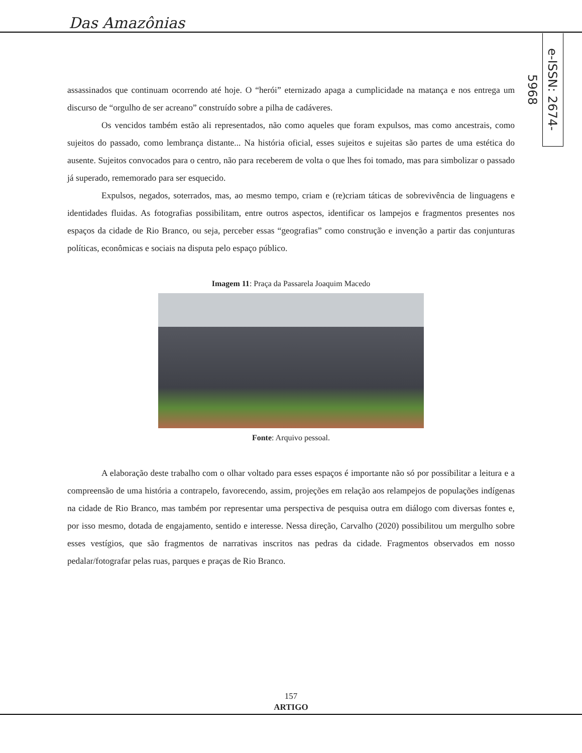Das Amazônias
e-ISSN: 2674-5968
assassinados que continuam ocorrendo até hoje. O “herói” eternizado apaga a cumplicidade na matança e nos entrega um discurso de “orgulho de ser acreano” construído sobre a pilha de cadáveres.
Os vencidos também estão ali representados, não como aqueles que foram expulsos, mas como ancestrais, como sujeitos do passado, como lembrança distante... Na história oficial, esses sujeitos e sujeitas são partes de uma estética do ausente. Sujeitos convocados para o centro, não para receberem de volta o que lhes foi tomado, mas para simbolizar o passado já superado, rememorado para ser esquecido.
Expulsos, negados, soterrados, mas, ao mesmo tempo, criam e (re)criam táticas de sobrevivência de linguagens e identidades fluidas. As fotografias possibilitam, entre outros aspectos, identificar os lampejos e fragmentos presentes nos espaços da cidade de Rio Branco, ou seja, perceber essas “geografias” como construção e invenção a partir das conjunturas políticas, econômicas e sociais na disputa pelo espaço público.
Imagem 11: Praça da Passarela Joaquim Macedo
Fonte: Arquivo pessoal.
A elaboração deste trabalho com o olhar voltado para esses espaços é importante não só por possibilitar a leitura e a compreensão de uma história a contrapelo, favorecendo, assim, projeções em relação aos relampejos de populações indígenas na cidade de Rio Branco, mas também por representar uma perspectiva de pesquisa outra em diálogo com diversas fontes e, por isso mesmo, dotada de engajamento, sentido e interesse. Nessa direção, Carvalho (2020) possibilitou um mergulho sobre esses vestígios, que são fragmentos de narrativas inscritos nas pedras da cidade. Fragmentos observados em nosso pedalar/fotografar pelas ruas, parques e praças de Rio Branco.
157
ARTIGO